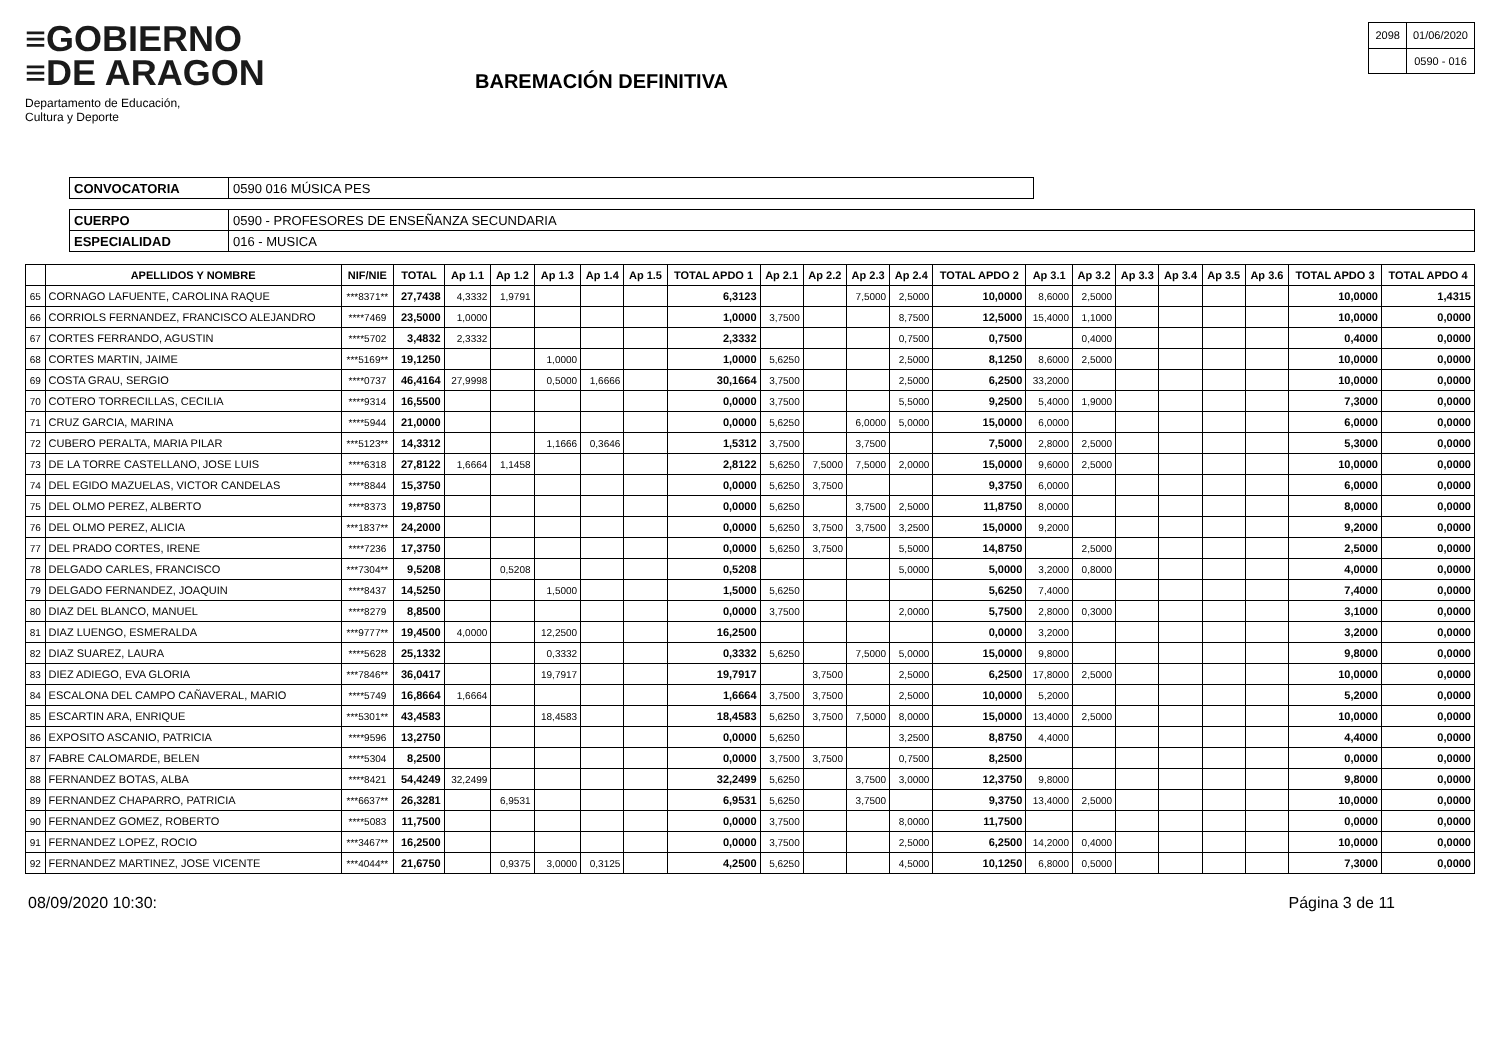≡GOBIERNO
≡DE ARAGON
Departamento de Educación,
Cultura y Deporte
BAREMACIÓN DEFINITIVA
| 2098 | 01/06/2020 |
| | 0590 - 016 |
| CONVOCATORIA | 0590 016 MÚSICA PES |
| CUERPO | 0590 - PROFESORES DE ENSEÑANZA SECUNDARIA |
| ESPECIALIDAD | 016 - MUSICA |
| | APELLIDOS Y NOMBRE | NIF/NIE | TOTAL | Ap 1.1 | Ap 1.2 | Ap 1.3 | Ap 1.4 | Ap 1.5 | TOTAL APDO 1 | Ap 2.1 | Ap 2.2 | Ap 2.3 | Ap 2.4 | TOTAL APDO 2 | Ap 3.1 | Ap 3.2 | Ap 3.3 | Ap 3.4 | Ap 3.5 | Ap 3.6 | TOTAL APDO 3 | TOTAL APDO 4 |
| --- | --- | --- | --- | --- | --- | --- | --- | --- | --- | --- | --- | --- | --- | --- | --- | --- | --- | --- | --- | --- | --- | --- |
| 65 | CORNAGO LAFUENTE, CAROLINA RAQUE | ***8371** | 27,7438 | 4,3332 | 1,9791 | | | | 6,3123 | | | 7,5000 | 2,5000 | 10,0000 | 8,6000 | 2,5000 | | | | | 10,0000 | 1,4315 |
| 66 | CORRIOLS FERNANDEZ, FRANCISCO ALEJANDRO | ****7469 | 23,5000 | 1,0000 | | | | | 1,0000 | 3,7500 | | | 8,7500 | 12,5000 | 15,4000 | 1,1000 | | | | | 10,0000 | 0,0000 |
| 67 | CORTES FERRANDO, AGUSTIN | ****5702 | 3,4832 | 2,3332 | | | | | 2,3332 | | | | 0,7500 | 0,7500 | | 0,4000 | | | | | 0,4000 | 0,0000 |
| 68 | CORTES MARTIN, JAIME | ***5169** | 19,1250 | | | 1,0000 | | | 1,0000 | 5,6250 | | | 2,5000 | 8,1250 | 8,6000 | 2,5000 | | | | | 10,0000 | 0,0000 |
| 69 | COSTA GRAU, SERGIO | ****0737 | 46,4164 | 27,9998 | | 0,5000 | 1,6666 | | 30,1664 | 3,7500 | | | 2,5000 | 6,2500 | 33,2000 | | | | | | 10,0000 | 0,0000 |
| 70 | COTERO TORRECILLAS, CECILIA | ****9314 | 16,5500 | | | | | | 0,0000 | 3,7500 | | | 5,5000 | 9,2500 | 5,4000 | 1,9000 | | | | | 7,3000 | 0,0000 |
| 71 | CRUZ GARCIA, MARINA | ****5944 | 21,0000 | | | | | | 0,0000 | 5,6250 | | 6,0000 | 5,0000 | 15,0000 | 6,0000 | | | | | | 6,0000 | 0,0000 |
| 72 | CUBERO PERALTA, MARIA PILAR | ***5123** | 14,3312 | | | 1,1666 | 0,3646 | | 1,5312 | 3,7500 | | 3,7500 | | 7,5000 | 2,8000 | 2,5000 | | | | | 5,3000 | 0,0000 |
| 73 | DE LA TORRE CASTELLANO, JOSE LUIS | ****6318 | 27,8122 | 1,6664 | 1,1458 | | | | 2,8122 | 5,6250 | 7,5000 | 7,5000 | 2,0000 | 15,0000 | 9,6000 | 2,5000 | | | | | 10,0000 | 0,0000 |
| 74 | DEL EGIDO MAZUELAS, VICTOR CANDELAS | ****8844 | 15,3750 | | | | | | 0,0000 | 5,6250 | 3,7500 | | | 9,3750 | 6,0000 | | | | | | 6,0000 | 0,0000 |
| 75 | DEL OLMO PEREZ, ALBERTO | ****8373 | 19,8750 | | | | | | 0,0000 | 5,6250 | | 3,7500 | 2,5000 | 11,8750 | 8,0000 | | | | | | 8,0000 | 0,0000 |
| 76 | DEL OLMO PEREZ, ALICIA | ***1837** | 24,2000 | | | | | | 0,0000 | 5,6250 | 3,7500 | 3,7500 | 3,2500 | 15,0000 | 9,2000 | | | | | | 9,2000 | 0,0000 |
| 77 | DEL PRADO CORTES, IRENE | ****7236 | 17,3750 | | | | | | 0,0000 | 5,6250 | 3,7500 | | 5,5000 | 14,8750 | | 2,5000 | | | | | 2,5000 | 0,0000 |
| 78 | DELGADO CARLES, FRANCISCO | ***7304** | 9,5208 | | 0,5208 | | | | 0,5208 | | | | 5,0000 | 5,0000 | 3,2000 | 0,8000 | | | | | 4,0000 | 0,0000 |
| 79 | DELGADO FERNANDEZ, JOAQUIN | ****8437 | 14,5250 | | | 1,5000 | | | 1,5000 | 5,6250 | | | | 5,6250 | 7,4000 | | | | | | 7,4000 | 0,0000 |
| 80 | DIAZ DEL BLANCO, MANUEL | ****8279 | 8,8500 | | | | | | 0,0000 | 3,7500 | | | 2,0000 | 5,7500 | 2,8000 | 0,3000 | | | | | 3,1000 | 0,0000 |
| 81 | DIAZ LUENGO, ESMERALDA | ***9777** | 19,4500 | 4,0000 | | 12,2500 | | | 16,2500 | | | | | 0,0000 | 3,2000 | | | | | | 3,2000 | 0,0000 |
| 82 | DIAZ SUAREZ, LAURA | ****5628 | 25,1332 | | | 0,3332 | | | 0,3332 | 5,6250 | | 7,5000 | 5,0000 | 15,0000 | 9,8000 | | | | | | 9,8000 | 0,0000 |
| 83 | DIEZ ADIEGO, EVA GLORIA | ***7846** | 36,0417 | | | 19,7917 | | | 19,7917 | | 3,7500 | | 2,5000 | 6,2500 | 17,8000 | 2,5000 | | | | | 10,0000 | 0,0000 |
| 84 | ESCALONA DEL CAMPO CAÑAVERAL, MARIO | ****5749 | 16,8664 | 1,6664 | | | | | 1,6664 | 3,7500 | 3,7500 | | 2,5000 | 10,0000 | 5,2000 | | | | | | 5,2000 | 0,0000 |
| 85 | ESCARTIN ARA, ENRIQUE | ***5301** | 43,4583 | | | 18,4583 | | | 18,4583 | 5,6250 | 3,7500 | 7,5000 | 8,0000 | 15,0000 | 13,4000 | 2,5000 | | | | | 10,0000 | 0,0000 |
| 86 | EXPOSITO ASCANIO, PATRICIA | ****9596 | 13,2750 | | | | | | 0,0000 | 5,6250 | | | 3,2500 | 8,8750 | 4,4000 | | | | | | 4,4000 | 0,0000 |
| 87 | FABRE CALOMARDE, BELEN | ****5304 | 8,2500 | | | | | | 0,0000 | 3,7500 | 3,7500 | | 0,7500 | 8,2500 | | | | | | | 0,0000 | 0,0000 |
| 88 | FERNANDEZ BOTAS, ALBA | ****8421 | 54,4249 | 32,2499 | | | | | 32,2499 | 5,6250 | | 3,7500 | 3,0000 | 12,3750 | 9,8000 | | | | | | 9,8000 | 0,0000 |
| 89 | FERNANDEZ CHAPARRO, PATRICIA | ***6637** | 26,3281 | | 6,9531 | | | | 6,9531 | 5,6250 | | 3,7500 | | 9,3750 | 13,4000 | 2,5000 | | | | | 10,0000 | 0,0000 |
| 90 | FERNANDEZ GOMEZ, ROBERTO | ****5083 | 11,7500 | | | | | | 0,0000 | 3,7500 | | | 8,0000 | 11,7500 | | | | | | | 0,0000 | 0,0000 |
| 91 | FERNANDEZ LOPEZ, ROCIO | ***3467** | 16,2500 | | | | | | 0,0000 | 3,7500 | | | 2,5000 | 6,2500 | 14,2000 | 0,4000 | | | | | 10,0000 | 0,0000 |
| 92 | FERNANDEZ MARTINEZ, JOSE VICENTE | ***4044** | 21,6750 | | 0,9375 | 3,0000 | 0,3125 | | 4,2500 | 5,6250 | | | 4,5000 | 10,1250 | 6,8000 | 0,5000 | | | | | 7,3000 | 0,0000 |
08/09/2020 10:30: Página 3 de 11